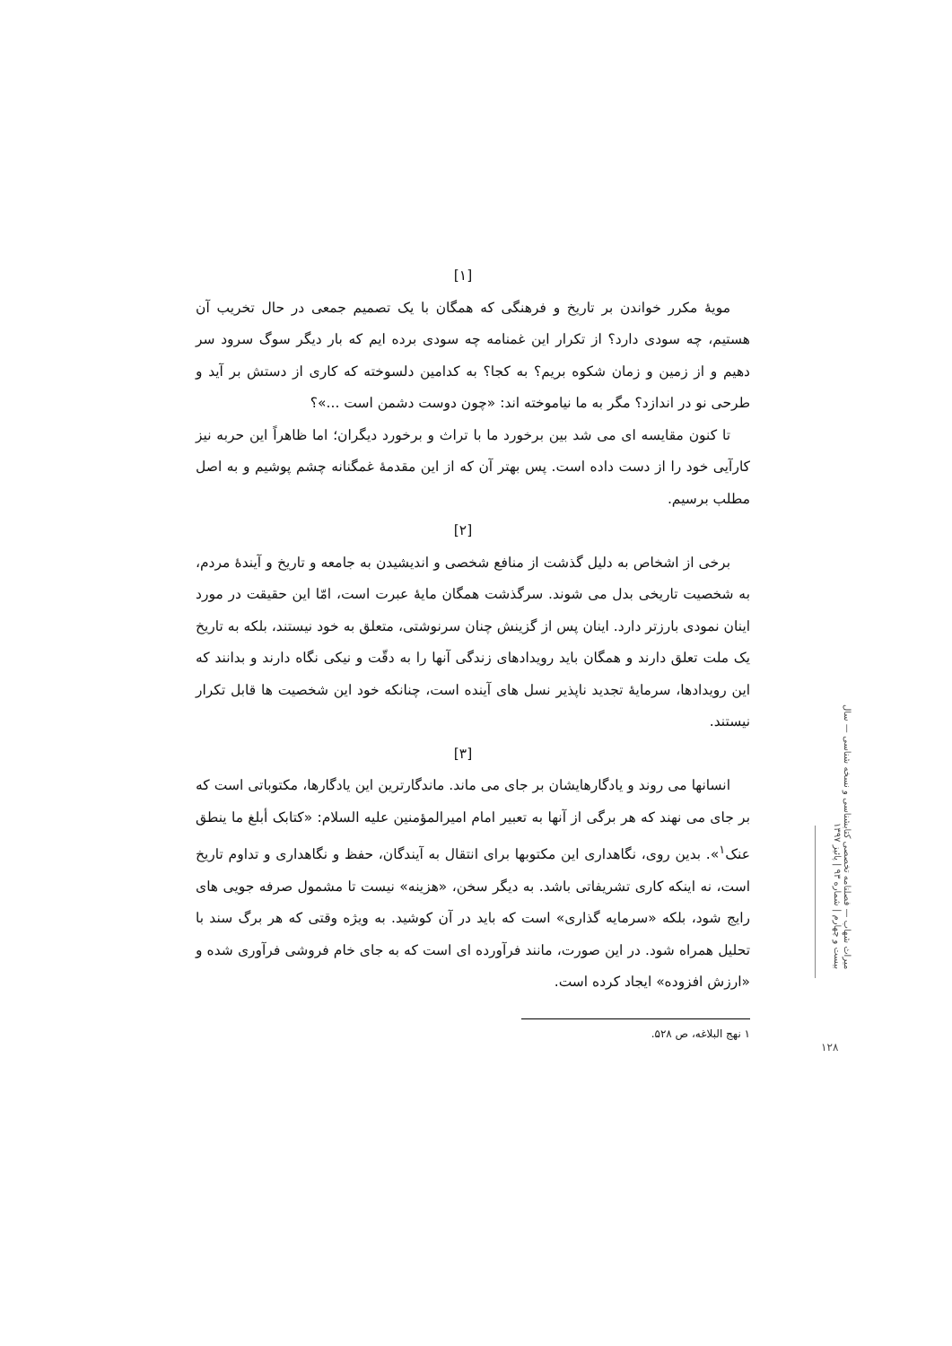[۱]
مویهٔ مکرر خواندن بر تاریخ و فرهنگی که همگان با یک تصمیم جمعی در حال تخریب آن هستیم، چه سودی دارد؟ از تکرار این غمنامه چه سودی برده ایم که بار دیگر سوگ سرود سر دهیم و از زمین و زمان شکوه بریم؟ به کجا؟ به کدامین دلسوخته که کاری از دستش بر آید و طرحی نو در اندازد؟ مگر به ما نیاموخته اند: «چون دوست دشمن است ...»؟
تا کنون مقایسه ای می شد بین برخورد ما با تراث و برخورد دیگران؛ اما ظاهراً این حربه نیز کارآیی خود را از دست داده است. پس بهتر آن که از این مقدمهٔ غمگنانه چشم پوشیم و به اصل مطلب برسیم.
[۲]
برخی از اشخاص به دلیل گذشت از منافع شخصی و اندیشیدن به جامعه و تاریخ و آیندهٔ مردم، به شخصیت تاریخی بدل می شوند. سرگذشت همگان مایهٔ عبرت است، امّا این حقیقت در مورد اینان نمودی بارزتر دارد. اینان پس از گزینش چنان سرنوشتی، متعلق به خود نیستند، بلکه به تاریخ یک ملت تعلق دارند و همگان باید رویدادهای زندگی آنها را به دقّت و نیکی نگاه دارند و بدانند که این رویدادها، سرمایهٔ تجدید ناپذیر نسل های آینده است، چنانکه خود این شخصیت ها قابل تکرار نیستند.
[۳]
انسانها می روند و یادگارهایشان بر جای می ماند. ماندگارترین این یادگارها، مکتوباتی است که بر جای می نهند که هر برگی از آنها به تعبیر امام امیرالمؤمنین علیه السلام: «کتابک أبلغ ما ینطق عنک<sup>۱</sup>». بدین روی، نگاهداری این مکتوبها برای انتقال به آیندگان، حفظ و نگاهداری و تداوم تاریخ است، نه اینکه کاری تشریفاتی باشد. به دیگر سخن، «هزینه» نیست تا مشمول صرفه جویی های رایج شود، بلکه «سرمایه گذاری» است که باید در آن کوشید. به ویژه وقتی که هر برگ سند با تحلیل همراه شود. در این صورت، مانند فرآورده ای است که به جای خام فروشی فرآوری شده و «ارزش افزوده» ایجاد کرده است.
۱ نهج البلاغه، ص ۵۲۸.
میراث شهاب — فصلنامه تخصصی کتابشناسی و نسخه شناسی — سال بیست و چهارم | شماره ۹۳ | پائیز ۱۳۹۷
۱۲۸